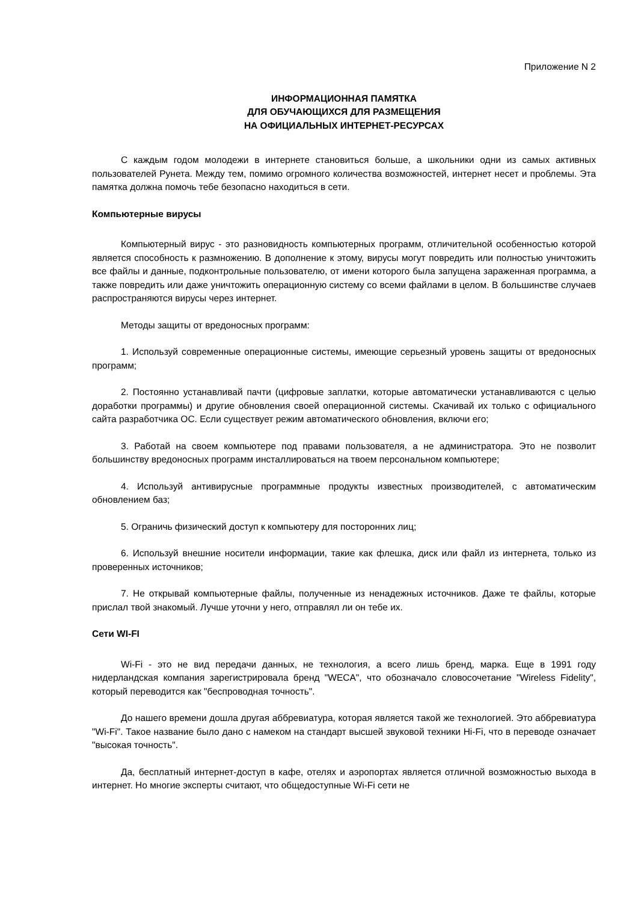Приложение N 2
ИНФОРМАЦИОННАЯ ПАМЯТКА
ДЛЯ ОБУЧАЮЩИХСЯ ДЛЯ РАЗМЕЩЕНИЯ
НА ОФИЦИАЛЬНЫХ ИНТЕРНЕТ-РЕСУРСАХ
С каждым годом молодежи в интернете становиться больше, а школьники одни из самых активных пользователей Рунета. Между тем, помимо огромного количества возможностей, интернет несет и проблемы. Эта памятка должна помочь тебе безопасно находиться в сети.
Компьютерные вирусы
Компьютерный вирус - это разновидность компьютерных программ, отличительной особенностью которой является способность к размножению. В дополнение к этому, вирусы могут повредить или полностью уничтожить все файлы и данные, подконтрольные пользователю, от имени которого была запущена зараженная программа, а также повредить или даже уничтожить операционную систему со всеми файлами в целом. В большинстве случаев распространяются вирусы через интернет.
Методы защиты от вредоносных программ:
1. Используй современные операционные системы, имеющие серьезный уровень защиты от вредоносных программ;
2. Постоянно устанавливай пачти (цифровые заплатки, которые автоматически устанавливаются с целью доработки программы) и другие обновления своей операционной системы. Скачивай их только с официального сайта разработчика ОС. Если существует режим автоматического обновления, включи его;
3. Работай на своем компьютере под правами пользователя, а не администратора. Это не позволит большинству вредоносных программ инсталлироваться на твоем персональном компьютере;
4. Используй антивирусные программные продукты известных производителей, с автоматическим обновлением баз;
5. Ограничь физический доступ к компьютеру для посторонних лиц;
6. Используй внешние носители информации, такие как флешка, диск или файл из интернета, только из проверенных источников;
7. Не открывай компьютерные файлы, полученные из ненадежных источников. Даже те файлы, которые прислал твой знакомый. Лучше уточни у него, отправлял ли он тебе их.
Сети WI-FI
Wi-Fi - это не вид передачи данных, не технология, а всего лишь бренд, марка. Еще в 1991 году нидерландская компания зарегистрировала бренд "WECA", что обозначало словосочетание "Wireless Fidelity", который переводится как "беспроводная точность".
До нашего времени дошла другая аббревиатура, которая является такой же технологией. Это аббревиатура "Wi-Fi". Такое название было дано с намеком на стандарт высшей звуковой техники Hi-Fi, что в переводе означает "высокая точность".
Да, бесплатный интернет-доступ в кафе, отелях и аэропортах является отличной возможностью выхода в интернет. Но многие эксперты считают, что общедоступные Wi-Fi сети не